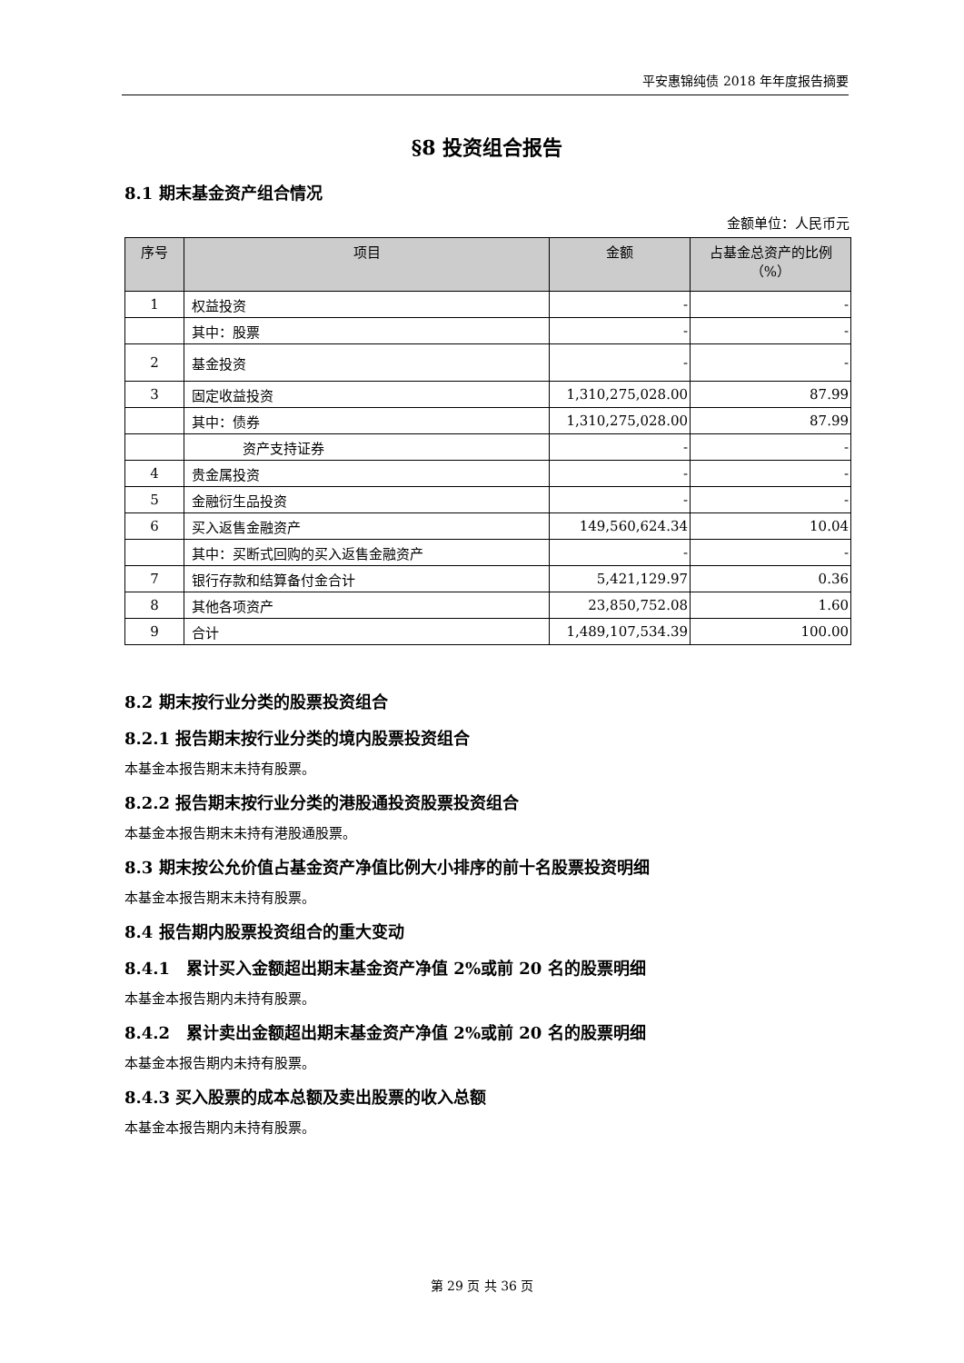平安惠锦纯债 2018 年年度报告摘要
§8 投资组合报告
8.1 期末基金资产组合情况
金额单位：人民币元
| 序号 | 项目 | 金额 | 占基金总资产的比例（%） |
| --- | --- | --- | --- |
| 1 | 权益投资 | - | - |
| | 其中：股票 | - | - |
| 2 | 基金投资 | - | - |
| 3 | 固定收益投资 | 1,310,275,028.00 | 87.99 |
| | 其中：债券 | 1,310,275,028.00 | 87.99 |
| | 资产支持证券 | - | - |
| 4 | 贵金属投资 | - | - |
| 5 | 金融衍生品投资 | - | - |
| 6 | 买入返售金融资产 | 149,560,624.34 | 10.04 |
| | 其中：买断式回购的买入返售金融资产 | - | - |
| 7 | 银行存款和结算备付金合计 | 5,421,129.97 | 0.36 |
| 8 | 其他各项资产 | 23,850,752.08 | 1.60 |
| 9 | 合计 | 1,489,107,534.39 | 100.00 |
8.2 期末按行业分类的股票投资组合
8.2.1 报告期末按行业分类的境内股票投资组合
本基金本报告期末未持有股票。
8.2.2 报告期末按行业分类的港股通投资股票投资组合
本基金本报告期末未持有港股通股票。
8.3 期末按公允价值占基金资产净值比例大小排序的前十名股票投资明细
本基金本报告期末未持有股票。
8.4 报告期内股票投资组合的重大变动
8.4.1　累计买入金额超出期末基金资产净值 2%或前 20 名的股票明细
本基金本报告期内未持有股票。
8.4.2　累计卖出金额超出期末基金资产净值 2%或前 20 名的股票明细
本基金本报告期内未持有股票。
8.4.3 买入股票的成本总额及卖出股票的收入总额
本基金本报告期内未持有股票。
第 29 页 共 36 页